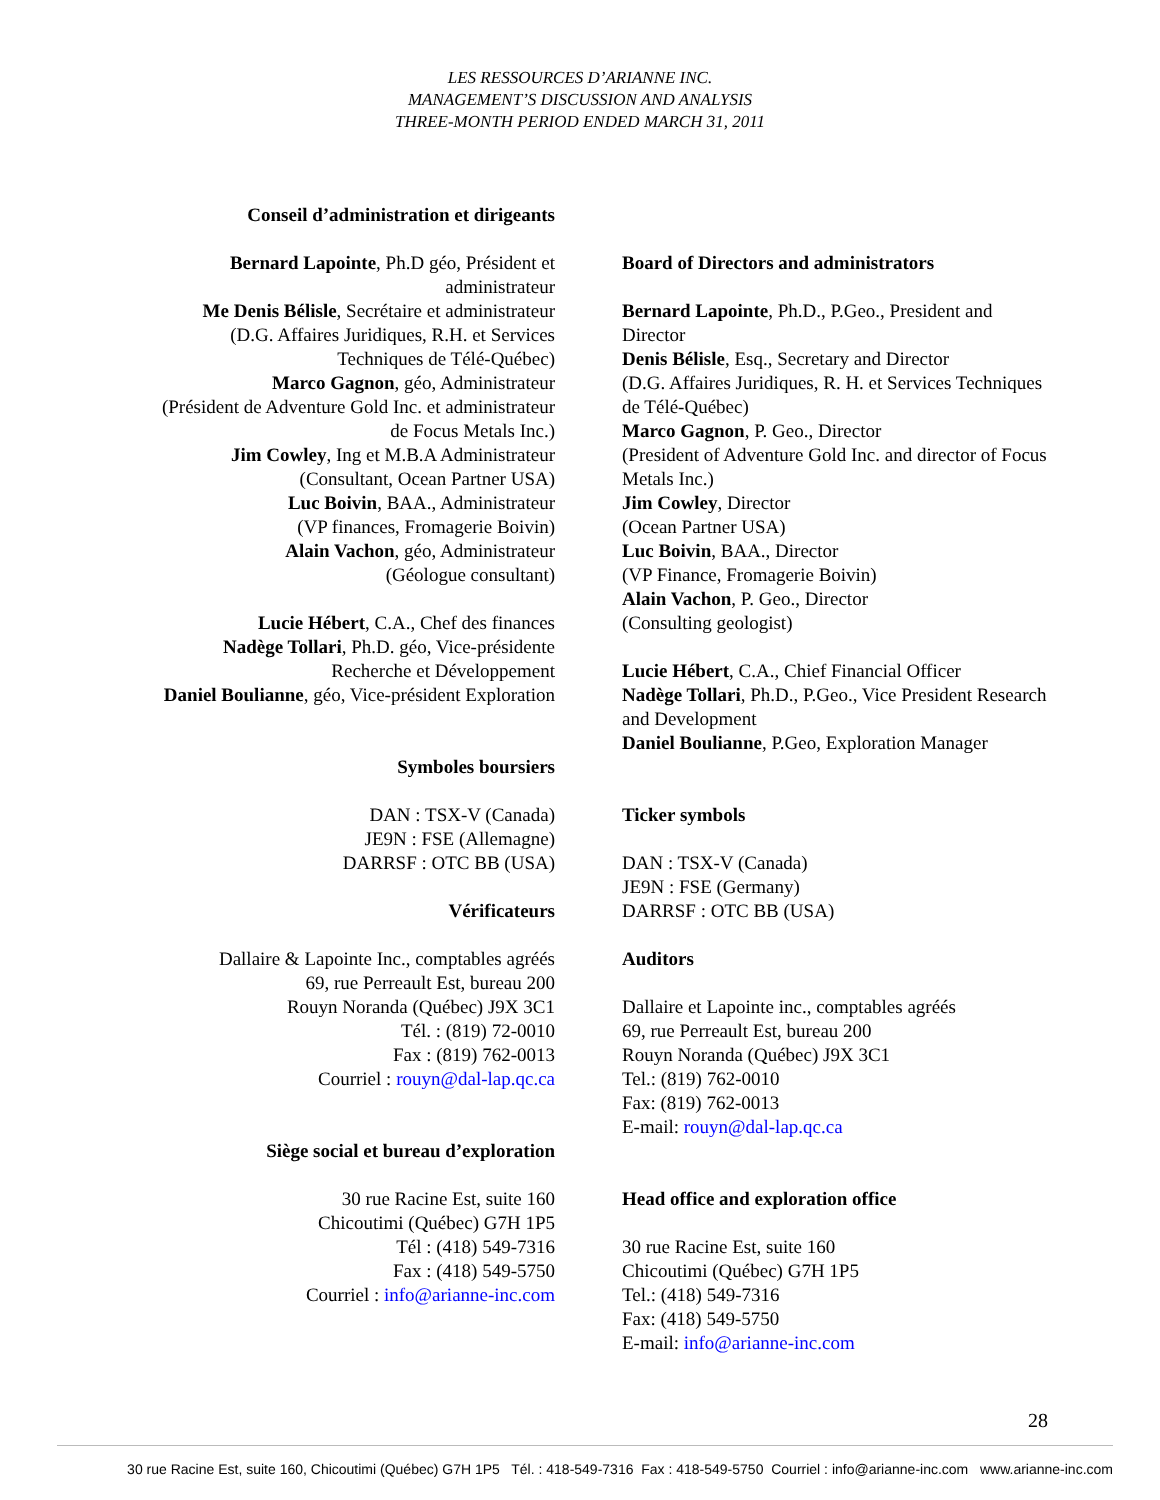LES RESSOURCES D’ARIANNE INC.
MANAGEMENT’S DISCUSSION AND ANALYSIS
THREE-MONTH PERIOD ENDED MARCH 31, 2011
Conseil d’administration et dirigeants
Bernard Lapointe, Ph.D géo, Président et
administrateur
Me Denis Bélisle, Secrétaire et administrateur
(D.G. Affaires Juridiques, R.H. et Services
Techniques de Télé-Québec)
Marco Gagnon, géo, Administrateur
(Président de Adventure Gold Inc. et administrateur
de Focus Metals Inc.)
Jim Cowley, Ing et M.B.A Administrateur
(Consultant, Ocean Partner USA)
Luc Boivin, BAA., Administrateur
(VP finances, Fromagerie Boivin)
Alain Vachon, géo, Administrateur
(Géologue consultant)
Lucie Hébert, C.A., Chef des finances
Nadège Tollari, Ph.D. géo, Vice-présidente
Recherche et Développement
Daniel Boulianne, géo, Vice-président Exploration
Symboles boursiers
DAN : TSX-V (Canada)
JE9N : FSE (Allemagne)
DARRSF : OTC BB (USA)
Vérificateurs
Dallaire & Lapointe Inc., comptables agréés
69, rue Perreault Est, bureau 200
Rouyn Noranda (Québec) J9X 3C1
Tél. : (819) 72-0010
Fax : (819) 762-0013
Courriel : rouyn@dal-lap.qc.ca
Siège social et bureau d’exploration
30 rue Racine Est, suite 160
Chicoutimi (Québec) G7H 1P5
Tél : (418) 549-7316
Fax : (418) 549-5750
Courriel : info@arianne-inc.com
Board of Directors and administrators
Bernard Lapointe, Ph.D., P.Geo., President and Director
Denis Bélisle, Esq., Secretary and Director
(D.G. Affaires Juridiques, R. H. et Services Techniques de Télé-Québec)
Marco Gagnon, P. Geo., Director
(President of Adventure Gold Inc. and director of Focus Metals Inc.)
Jim Cowley, Director
(Ocean Partner USA)
Luc Boivin, BAA., Director
(VP Finance, Fromagerie Boivin)
Alain Vachon, P. Geo., Director
(Consulting geologist)
Lucie Hébert, C.A., Chief Financial Officer
Nadège Tollari, Ph.D., P.Geo., Vice President Research and Development
Daniel Boulianne, P.Geo, Exploration Manager
Ticker symbols
DAN : TSX-V (Canada)
JE9N : FSE (Germany)
DARRSF : OTC BB (USA)
Auditors
Dallaire et Lapointe inc., comptables agréés
69, rue Perreault Est, bureau 200
Rouyn Noranda (Québec) J9X 3C1
Tel.: (819) 762-0010
Fax: (819) 762-0013
E-mail: rouyn@dal-lap.qc.ca
Head office and exploration office
30 rue Racine Est, suite 160
Chicoutimi (Québec) G7H 1P5
Tel.: (418) 549-7316
Fax: (418) 549-5750
E-mail: info@arianne-inc.com
28
30 rue Racine Est, suite 160, Chicoutimi (Québec) G7H 1P5 Tél. : 418-549-7316 Fax : 418-549-5750 Courriel : info@arianne-inc.com www.arianne-inc.com